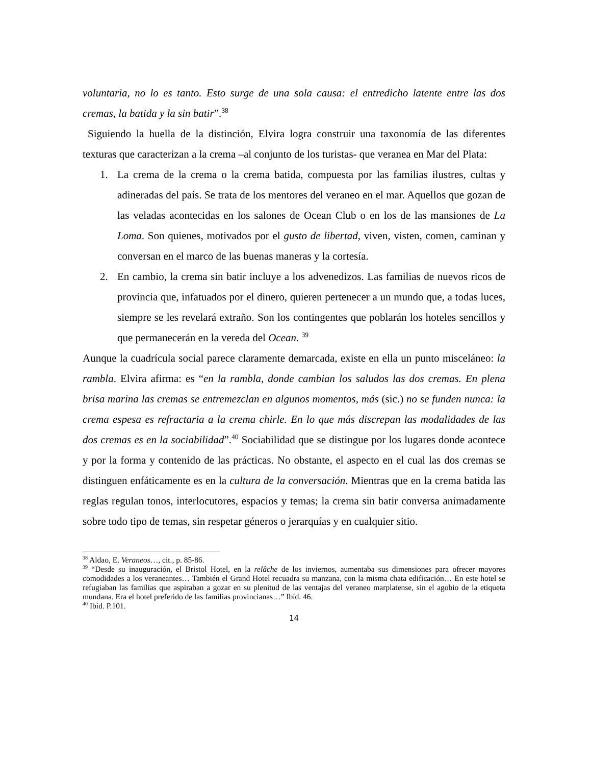voluntaria, no lo es tanto. Esto surge de una sola causa: el entredicho latente entre las dos cremas, la batida y la sin batir”.<sup>38</sup>
Siguiendo la huella de la distinción, Elvira logra construir una taxonomía de las diferentes texturas que caracterizan a la crema –al conjunto de los turistas- que veranea en Mar del Plata:
1. La crema de la crema o la crema batida, compuesta por las familias ilustres, cultas y adineradas del país. Se trata de los mentores del veraneo en el mar. Aquellos que gozan de las veladas acontecidas en los salones de Ocean Club o en los de las mansiones de La Loma. Son quienes, motivados por el gusto de libertad, viven, visten, comen, caminan y conversan en el marco de las buenas maneras y la cortesía.
2. En cambio, la crema sin batir incluye a los advenedizos. Las familias de nuevos ricos de provincia que, infatuados por el dinero, quieren pertenecer a un mundo que, a todas luces, siempre se les revelará extraño. Son los contingentes que poblarán los hoteles sencillos y que permanecerán en la vereda del Ocean. <sup>39</sup>
Aunque la cuadrícula social parece claramente demarcada, existe en ella un punto misceláneo: la rambla. Elvira afirma: es “en la rambla, donde cambian los saludos las dos cremas. En plena brisa marina las cremas se entremezclan en algunos momentos, más (sic.) no se funden nunca: la crema espesa es refractaria a la crema chirle. En lo que más discrepan las modalidades de las dos cremas es en la sociabilidad”.<sup>40</sup> Sociabilidad que se distingue por los lugares donde acontece y por la forma y contenido de las prácticas. No obstante, el aspecto en el cual las dos cremas se distinguen enfáticamente es en la cultura de la conversación. Mientras que en la crema batida las reglas regulan tonos, interlocutores, espacios y temas; la crema sin batir conversa animadamente sobre todo tipo de temas, sin respetar géneros o jerarquías y en cualquier sitio.
<sup>38</sup> Aldao, E. Veraneos…, cit., p. 85-86.
<sup>39</sup> “Desde su inauguración, el Bristol Hotel, en la relâche de los inviernos, aumentaba sus dimensiones para ofrecer mayores comodidades a los veraneantes… También el Grand Hotel recuadra su manzana, con la misma chata edificación… En este hotel se refugiaban las familias que aspiraban a gozar en su plenitud de las ventajas del veraneo marplatense, sin el agobio de la etiqueta mundana. Era el hotel preferido de las familias provincianas…” Ibíd. 46.
<sup>40</sup> Ibíd. P.101.
14